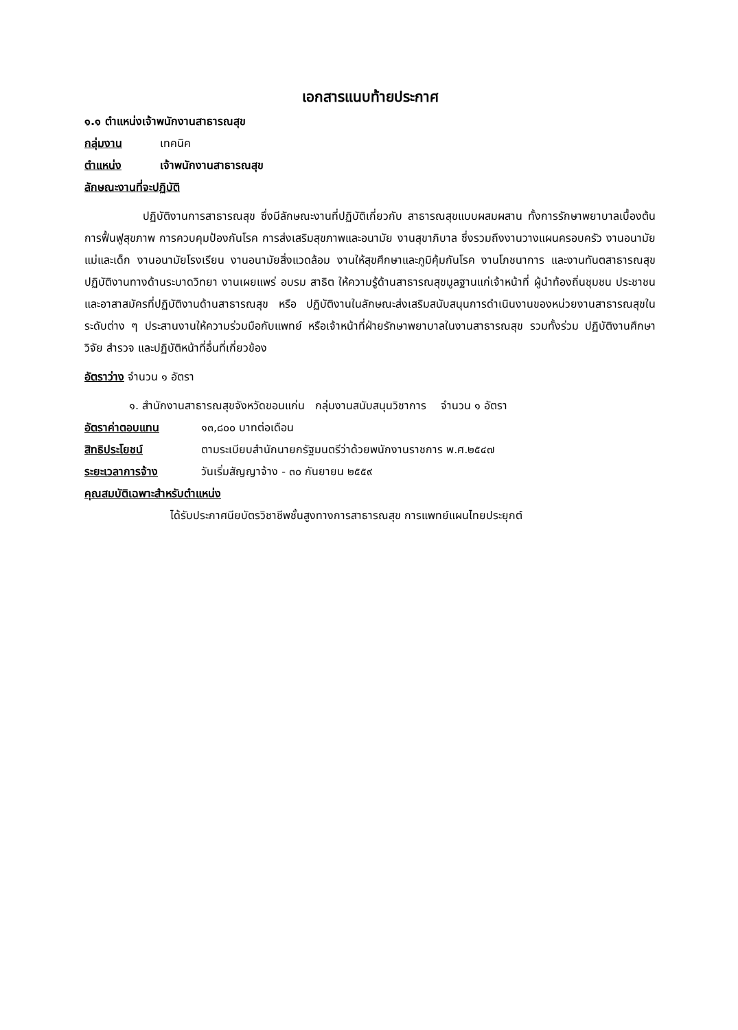เอกสารแนบท้ายประกาศ
๑.๑ ตำแหน่งเจ้าพนักงานสาธารณสุข
กลุ่มงาน เทคนิค
ตำแหน่ง เจ้าพนักงานสาธารณสุข
ลักษณะงานที่จะปฏิบัติ
ปฏิบัติงานการสาธารณสุข ซึ่งมีลักษณะงานที่ปฏิบัติเกี่ยวกับ สาธารณสุขแบบผสมผสาน ทั้งการรักษาพยาบาลเบื้องต้น การฟื้นฟูสุขภาพ การควบคุมป้องกันโรค การส่งเสริมสุขภาพและอนามัย งานสุขาภิบาล ซึ่งรวมถึงงานวางแผนครอบครัว งานอนามัยแม่และเด็ก งานอนามัยโรงเรียน งานอนามัยสิ่งแวดล้อม งานให้สุขศึกษาและภูมิคุ้มกันโรค งานโภชนาการ และงานทันตสาธารณสุข ปฏิบัติงานทางด้านระบาดวิทยา งานเผยแพร่ อบรม สาธิต ให้ความรู้ด้านสาธารณสุขมูลฐานแก่เจ้าหน้าที่ ผู้นำท้องถิ่นชุมชน ประชาชน และอาสาสมัครที่ปฏิบัติงานด้านสาธารณสุข หรือ ปฏิบัติงานในลักษณะส่งเสริมสนับสนุนการดำเนินงานของหน่วยงานสาธารณสุขในระดับต่าง ๆ ประสานงานให้ความร่วมมือกับแพทย์ หรือเจ้าหน้าที่ฝ่ายรักษาพยาบาลในงานสาธารณสุข รวมทั้งร่วม ปฏิบัติงานศึกษา วิจัย สำรวจ และปฏิบัติหน้าที่อื่นที่เกี่ยวข้อง
อัตราว่าง จำนวน ๑ อัตรา
๑. สำนักงานสาธารณสุขจังหวัดขอนแก่น กลุ่มงานสนับสนุนวิชาการ จำนวน ๑ อัตรา
อัตราค่าตอบแทน ๑๓,๘๐๐ บาทต่อเดือน
สิทธิประโยชน์ ตามระเบียบสำนักนายกรัฐมนตรีว่าด้วยพนักงานราชการ พ.ศ.๒๕๔๗
ระยะเวลาการจ้าง วันเริ่มสัญญาจ้าง - ๓๐ กันยายน ๒๕๕๙
คุณสมบัติเฉพาะสำหรับตำแหน่ง
ได้รับประกาศนียบัตรวิชาชีพชั้นสูงทางการสาธารณสุข การแพทย์แผนไทยประยุกต์